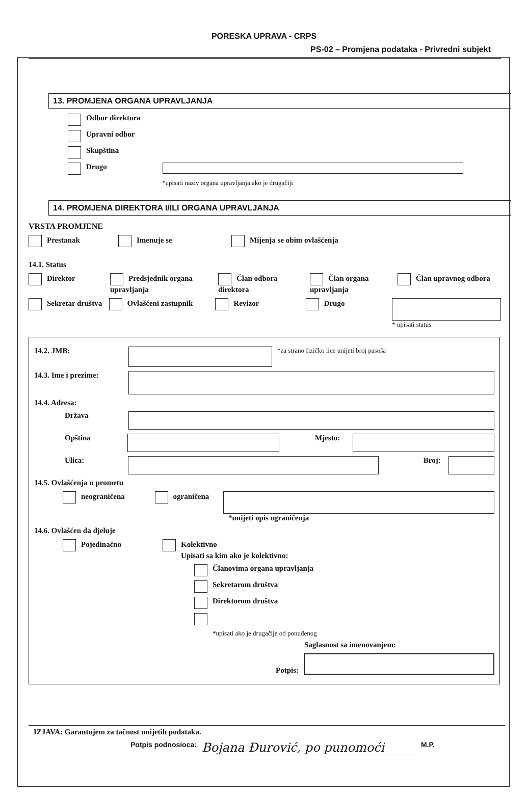PORESKA UPRAVA - CRPS
PS-02 – Promjena podataka - Privredni subjekt
13. PROMJENA ORGANA UPRAVLJANJA
Odbor direktora
Upravni odbor
Skupština
Drugo
*upisati naziv organa upravljanja ako je drugačiji
14. PROMJENA DIREKTORA I/ILI ORGANA UPRAVLJANJA
VRSTA PROMJENE
Prestanak Imenuje se Mijenja se obim ovlašćenja
14.1. Status
Direktor Predsjednik organa upravljanja Član odbora direktora Član organa upravljanja Član upravnog odbora
Sekretar društva Ovlašćeni zastupnik Revizor Drugo
* upisati status
14.2. JMB:
*za strano fizičko lice unijeti broj pasoša
14.3. Ime i prezime:
14.4. Adresa:
Država
Opština Mjesto:
Ulica: Broj:
14.5. Ovlašćenja u prometu
neograničena ograničena *unijeti opis ograničenja
14.6. Ovlašćen da djeluje
Pojedinačno Kolektivno
Upisati sa kim ako je kolektivno:
Članovima organa upravljanja
Sekretarom društva
Direktorom društva
*upisati ako je drugačije od ponuđenog
Saglasnost sa imenovanjem:
Potpis:
IZJAVA: Garantujem za tačnost unijetih podataka.
Potpis podnosioca: Bojana Đurović, po punomoći M.P.